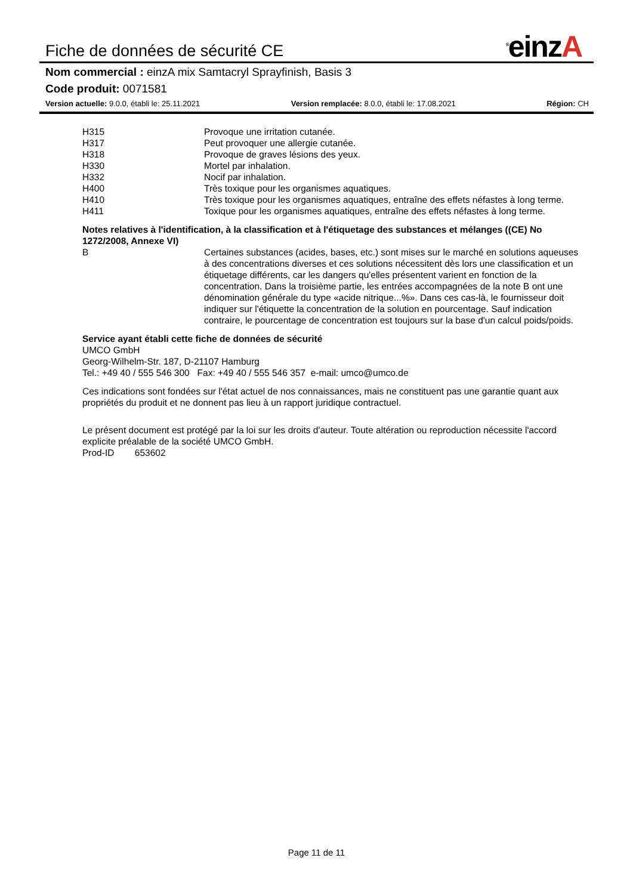Fiche de données de sécurité CE
<sup>®</sup>einzA
Nom commercial : einzA mix Samtacryl Sprayfinish, Basis 3
Code produit: 0071581
Version actuelle: 9.0.0, établi le: 25.11.2021
Version remplacée: 8.0.0, établi le: 17.08.2021
Région: CH
| H315 | Provoque une irritation cutanée. |
| H317 | Peut provoquer une allergie cutanée. |
| H318 | Provoque de graves lésions des yeux. |
| H330 | Mortel par inhalation. |
| H332 | Nocif par inhalation. |
| H400 | Très toxique pour les organismes aquatiques. |
| H410 | Très toxique pour les organismes aquatiques, entraîne des effets néfastes à long terme. |
| H411 | Toxique pour les organismes aquatiques, entraîne des effets néfastes à long terme. |
Notes relatives à l'identification, à la classification et à l'étiquetage des substances et mélanges ((CE) No 1272/2008, Annexe VI)
| B | Certaines substances (acides, bases, etc.) sont mises sur le marché en solutions aqueuses à des concentrations diverses et ces solutions nécessitent dès lors une classification et un étiquetage différents, car les dangers qu'elles présentent varient en fonction de la concentration. Dans la troisième partie, les entrées accompagnées de la note B ont une dénomination générale du type «acide nitrique...%». Dans ces cas-là, le fournisseur doit indiquer sur l'étiquette la concentration de la solution en pourcentage. Sauf indication contraire, le pourcentage de concentration est toujours sur la base d'un calcul poids/poids. |
Service ayant établi cette fiche de données de sécurité
UMCO GmbH
Georg-Wilhelm-Str. 187, D-21107 Hamburg
Tel.: +49 40 / 555 546 300 Fax: +49 40 / 555 546 357 e-mail: umco@umco.de
Ces indications sont fondées sur l'état actuel de nos connaissances, mais ne constituent pas une garantie quant aux propriétés du produit et ne donnent pas lieu à un rapport juridique contractuel.
Le présent document est protégé par la loi sur les droits d'auteur. Toute altération ou reproduction nécessite l'accord explicite préalable de la société UMCO GmbH.
Prod-ID 653602
Page 11 de 11